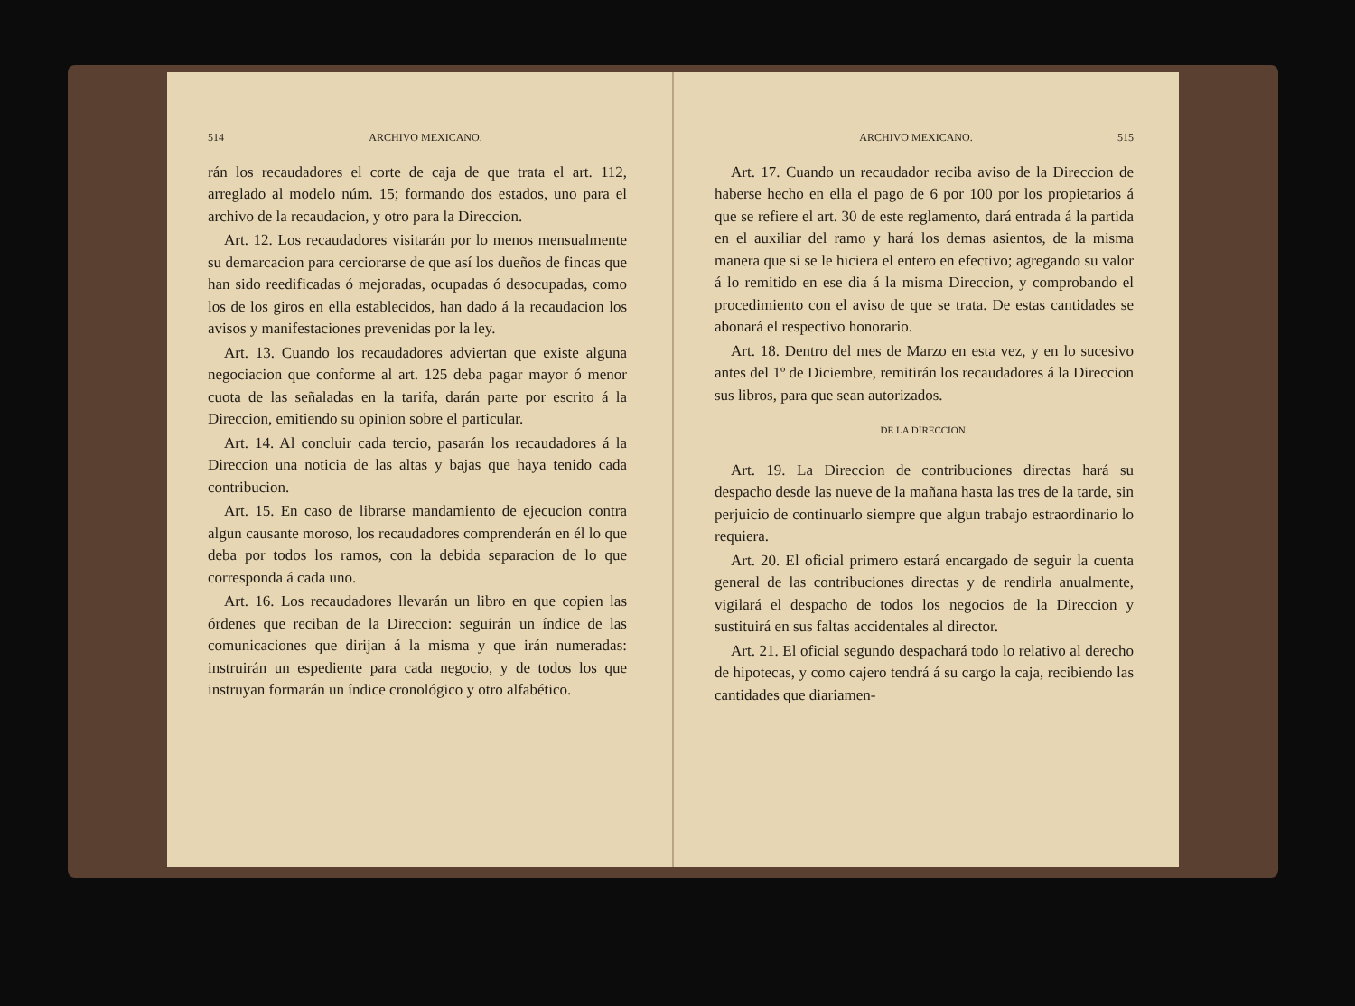514 ARCHIVO MEXICANO.
rán los recaudadores el corte de caja de que trata el art. 112, arreglado al modelo núm. 15; formando dos estados, uno para el archivo de la recaudacion, y otro para la Direccion.
Art. 12. Los recaudadores visitarán por lo menos mensualmente su demarcacion para cerciorarse de que así los dueños de fincas que han sido reedificadas ó mejoradas, ocupadas ó desocupadas, como los de los giros en ella establecidos, han dado á la recaudacion los avisos y manifestaciones prevenidas por la ley.
Art. 13. Cuando los recaudadores adviertan que existe alguna negociacion que conforme al art. 125 deba pagar mayor ó menor cuota de las señaladas en la tarifa, darán parte por escrito á la Direccion, emitiendo su opinion sobre el particular.
Art. 14. Al concluir cada tercio, pasarán los recaudadores á la Direccion una noticia de las altas y bajas que haya tenido cada contribucion.
Art. 15. En caso de librarse mandamiento de ejecucion contra algun causante moroso, los recaudadores comprenderán en él lo que deba por todos los ramos, con la debida separacion de lo que corresponda á cada uno.
Art. 16. Los recaudadores llevarán un libro en que copien las órdenes que reciban de la Direccion: seguirán un índice de las comunicaciones que dirijan á la misma y que irán numeradas: instruirán un espediente para cada negocio, y de todos los que instruyan formarán un índice cronológico y otro alfabético.
ARCHIVO MEXICANO. 515
Art. 17. Cuando un recaudador reciba aviso de la Direccion de haberse hecho en ella el pago de 6 por 100 por los propietarios á que se refiere el art. 30 de este reglamento, dará entrada á la partida en el auxiliar del ramo y hará los demas asientos, de la misma manera que si se le hiciera el entero en efectivo; agregando su valor á lo remitido en ese dia á la misma Direccion, y comprobando el procedimiento con el aviso de que se trata. De estas cantidades se abonará el respectivo honorario.
Art. 18. Dentro del mes de Marzo en esta vez, y en lo sucesivo antes del 1º de Diciembre, remitirán los recaudadores á la Direccion sus libros, para que sean autorizados.
DE LA DIRECCION.
Art. 19. La Direccion de contribuciones directas hará su despacho desde las nueve de la mañana hasta las tres de la tarde, sin perjuicio de continuarlo siempre que algun trabajo estraordinario lo requiera.
Art. 20. El oficial primero estará encargado de seguir la cuenta general de las contribuciones directas y de rendirla anualmente, vigilará el despacho de todos los negocios de la Direccion y sustituirá en sus faltas accidentales al director.
Art. 21. El oficial segundo despachará todo lo relativo al derecho de hipotecas, y como cajero tendrá á su cargo la caja, recibiendo las cantidades que diariamen-